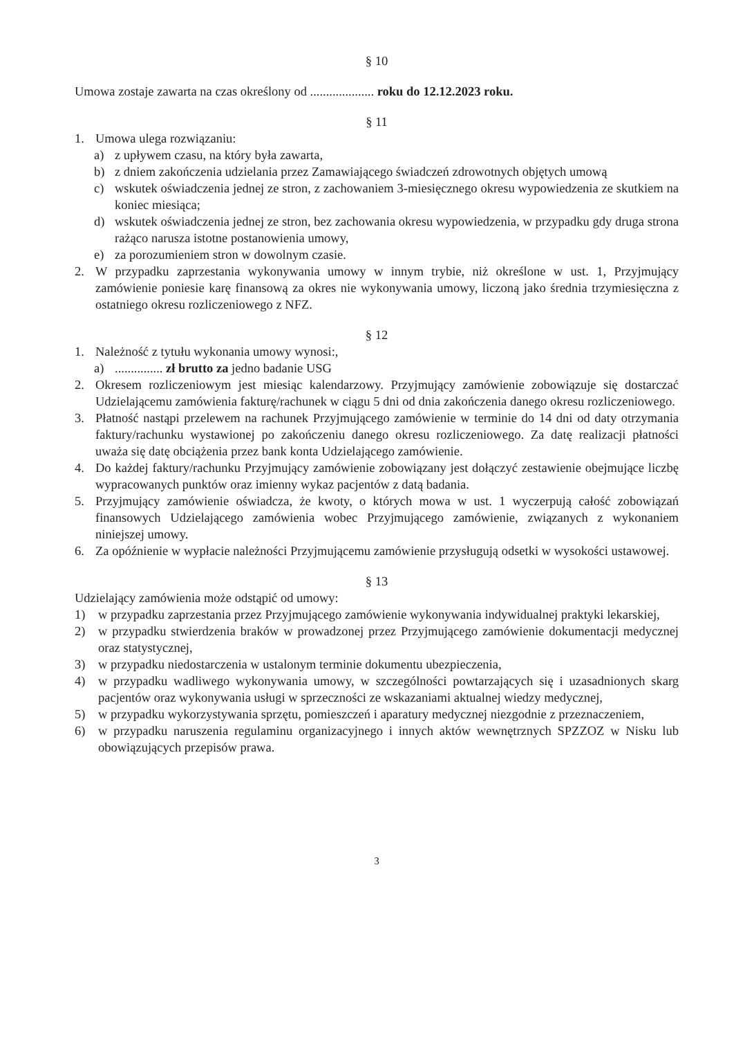§ 10
Umowa zostaje zawarta na czas określony od .................... roku do 12.12.2023 roku.
§ 11
1. Umowa ulega rozwiązaniu:
a) z upływem czasu, na który była zawarta,
b) z dniem zakończenia udzielania przez Zamawiającego świadczeń zdrowotnych objętych umową
c) wskutek oświadczenia jednej ze stron, z zachowaniem 3-miesięcznego okresu wypowiedzenia ze skutkiem na koniec miesiąca;
d) wskutek oświadczenia jednej ze stron, bez zachowania okresu wypowiedzenia, w przypadku gdy druga strona rażąco narusza istotne postanowienia umowy,
e) za porozumieniem stron w dowolnym czasie.
2. W przypadku zaprzestania wykonywania umowy w innym trybie, niż określone w ust. 1, Przyjmujący zamówienie poniesie karę finansową za okres nie wykonywania umowy, liczoną jako średnia trzymiesięczna z ostatniego okresu rozliczeniowego z NFZ.
§ 12
1. Należność z tytułu wykonania umowy wynosi:,
a) ............... zł brutto za jedno badanie USG
2. Okresem rozliczeniowym jest miesiąc kalendarzowy. Przyjmujący zamówienie zobowiązuje się dostarczać Udzielającemu zamówienia fakturę/rachunek w ciągu 5 dni od dnia zakończenia danego okresu rozliczeniowego.
3. Płatność nastąpi przelewem na rachunek Przyjmującego zamówienie w terminie do 14 dni od daty otrzymania faktury/rachunku wystawionej po zakończeniu danego okresu rozliczeniowego. Za datę realizacji płatności uważa się datę obciążenia przez bank konta Udzielającego zamówienie.
4. Do każdej faktury/rachunku Przyjmujący zamówienie zobowiązany jest dołączyć zestawienie obejmujące liczbę wypracowanych punktów oraz imienny wykaz pacjentów z datą badania.
5. Przyjmujący zamówienie oświadcza, że kwoty, o których mowa w ust. 1 wyczerpują całość zobowiązań finansowych Udzielającego zamówienia wobec Przyjmującego zamówienie, związanych z wykonaniem niniejszej umowy.
6. Za opóźnienie w wypłacie należności Przyjmującemu zamówienie przysługują odsetki w wysokości ustawowej.
§ 13
Udzielający zamówienia może odstąpić od umowy:
1) w przypadku zaprzestania przez Przyjmującego zamówienie wykonywania indywidualnej praktyki lekarskiej,
2) w przypadku stwierdzenia braków w prowadzonej przez Przyjmującego zamówienie dokumentacji medycznej oraz statystycznej,
3) w przypadku niedostarczenia w ustalonym terminie dokumentu ubezpieczenia,
4) w przypadku wadliwego wykonywania umowy, w szczególności powtarzających się i uzasadnionych skarg pacjentów oraz wykonywania usługi w sprzeczności ze wskazaniami aktualnej wiedzy medycznej,
5) w przypadku wykorzystywania sprzętu, pomieszczeń i aparatury medycznej niezgodnie z przeznaczeniem,
6) w przypadku naruszenia regulaminu organizacyjnego i innych aktów wewnętrznych SPZZOZ w Nisku lub obowiązujących przepisów prawa.
3